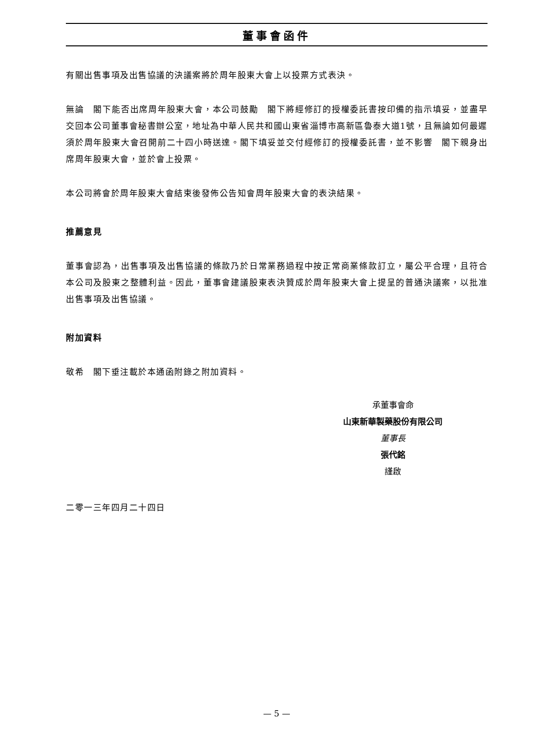董事會函件
有關出售事項及出售協議的決議案將於周年股東大會上以投票方式表決。
無論　閣下能否出席周年股東大會，本公司鼓勵　閣下將經修訂的授權委託書按印備的指示填妥，並盡早交回本公司董事會秘書辦公室，地址為中華人民共和國山東省淄博市高新區魯泰大道1號，且無論如何最遲須於周年股東大會召開前二十四小時送達。閣下填妥並交付經修訂的授權委託書，並不影響　閣下親身出席周年股東大會，並於會上投票。
本公司將會於周年股東大會結束後發佈公告知會周年股東大會的表決結果。
推薦意見
董事會認為，出售事項及出售協議的條款乃於日常業務過程中按正常商業條款訂立，屬公平合理，且符合本公司及股東之整體利益。因此，董事會建議股東表決贊成於周年股東大會上提呈的普通決議案，以批准出售事項及出售協議。
附加資料
敬希　閣下垂注載於本通函附錄之附加資料。
承董事會命
山東新華製藥股份有限公司
董事長
張代銘
謹啟
二零一三年四月二十四日
— 5 —